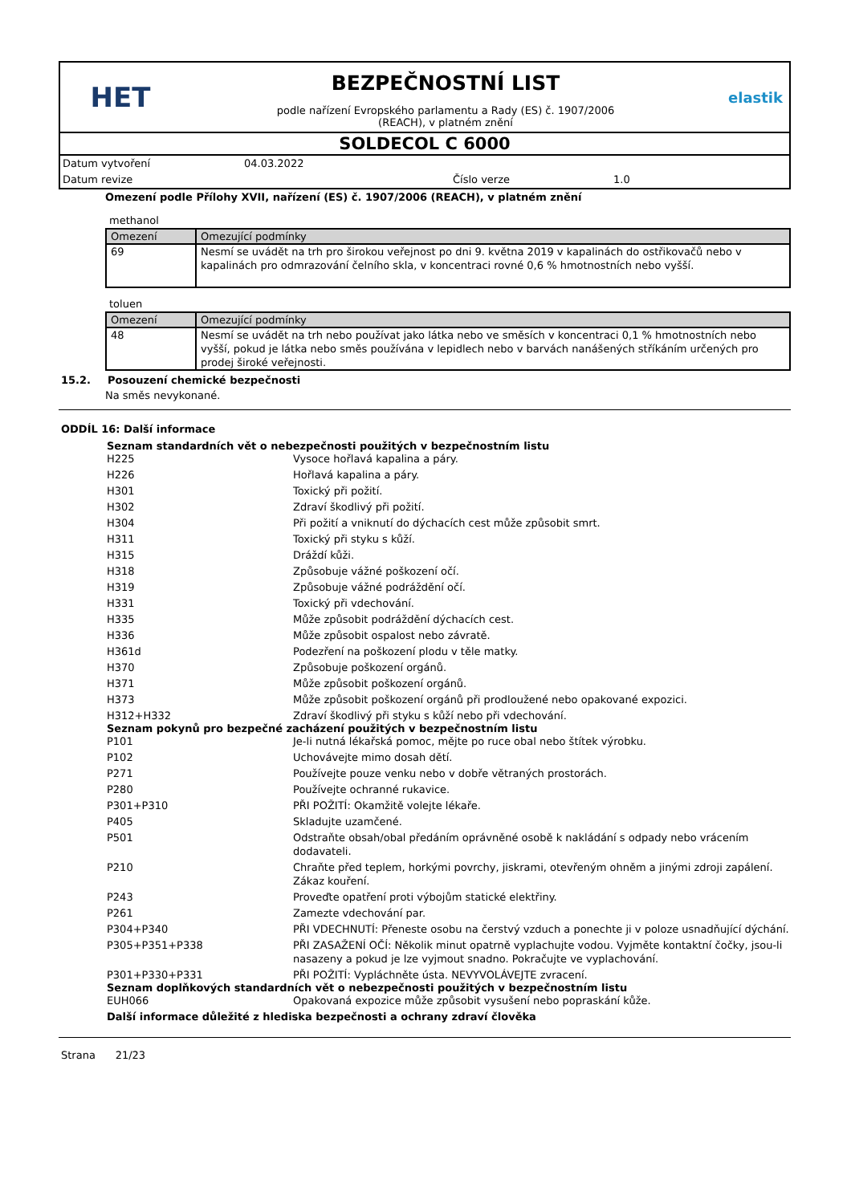HET
BEZPEČNOSTNÍ LIST
podle nařízení Evropského parlamentu a Rady (ES) č. 1907/2006
(REACH), v platném znění
elastik
SOLDECOL C 6000
Datum vytvoření 04.03.2022 Datum revize Číslo verze 1.0
Omezení podle Přílohy XVII, nařízení (ES) č. 1907/2006 (REACH), v platném znění
methanol
| Omezení | Omezující podmínky |
| --- | --- |
| 69 | Nesmí se uvádět na trh pro širokou veřejnost po dni 9. května 2019 v kapalinách do ostřikovačů nebo v kapalinách pro odmrazování čelního skla, v koncentraci rovné 0,6 % hmotnostních nebo vyšší. |
toluen
| Omezení | Omezující podmínky |
| --- | --- |
| 48 | Nesmí se uvádět na trh nebo používat jako látka nebo ve směsích v koncentraci 0,1 % hmotnostních nebo vyšší, pokud je látka nebo směs používána v lepidlech nebo v barvách nanášených stříkáním určených pro prodej široké veřejnosti. |
15.2. Posouzení chemické bezpečnosti
Na směs nevykonané.
ODDÍL 16: Další informace
Seznam standardních vět o nebezpečnosti použitých v bezpečnostním listu
H225 Vysoce hořlavá kapalina a páry. H226 Hořlavá kapalina a páry. H301 Toxický při požití. H302 Zdraví škodlivý při požití. H304 Při požití a vniknutí do dýchacích cest může způsobit smrt. H311 Toxický při styku s kůží. H315 Dráždí kůži. H318 Způsobuje vážné poškození očí. H319 Způsobuje vážné podráždění očí. H331 Toxický při vdechování. H335 Může způsobit podráždění dýchacích cest. H336 Může způsobit ospalost nebo závratě. H361d Podezření na poškození plodu v těle matky. H370 Způsobuje poškození orgánů. H371 Může způsobit poškození orgánů. H373 Může způsobit poškození orgánů při prodloužené nebo opakované expozici. H312+H332 Zdraví škodlivý při styku s kůží nebo při vdechování.
Seznam pokynů pro bezpečné zacházení použitých v bezpečnostním listu
P101 Je-li nutná lékařská pomoc, mějte po ruce obal nebo štítek výrobku. P102 Uchovávejte mimo dosah dětí. P271 Používejte pouze venku nebo v dobře větraných prostorách. P280 Používejte ochranné rukavice. P301+P310 PŘI POŽITÍ: Okamžitě volejte lékaře. P405 Skladujte uzamčené. P501 Odstraňte obsah/obal předáním oprávněné osobě k nakládání s odpady nebo vrácením dodavateli. P210 Chraňte před teplem, horkými povrchy, jiskrami, otevřeným ohněm a jinými zdroji zapálení. Zákaz kouření. P243 Proveďte opatření proti výbojům statické elektřiny. P261 Zamezte vdechování par. P304+P340 PŘI VDECHNUTÍ: Přeneste osobu na čerstvý vzduch a ponechte ji v poloze usnadňující dýchání. P305+P351+P338 PŘI ZASAŽENÍ OČÍ: Několik minut opatrně vyplachujte vodou. Vyjměte kontaktní čočky, jsou-li nasazeny a pokud je lze vyjmout snadno. Pokračujte ve vyplachování. P301+P330+P331 PŘI POŽITÍ: Vypláchněte ústa. NEVYVOLÁVEJTE zvracení.
Seznam doplňkových standardních vět o nebezpečnosti použitých v bezpečnostním listu
EUH066 Opakovaná expozice může způsobit vysušení nebo popraskání kůže.
Další informace důležité z hlediska bezpečnosti a ochrany zdraví člověka
Strana 21/23